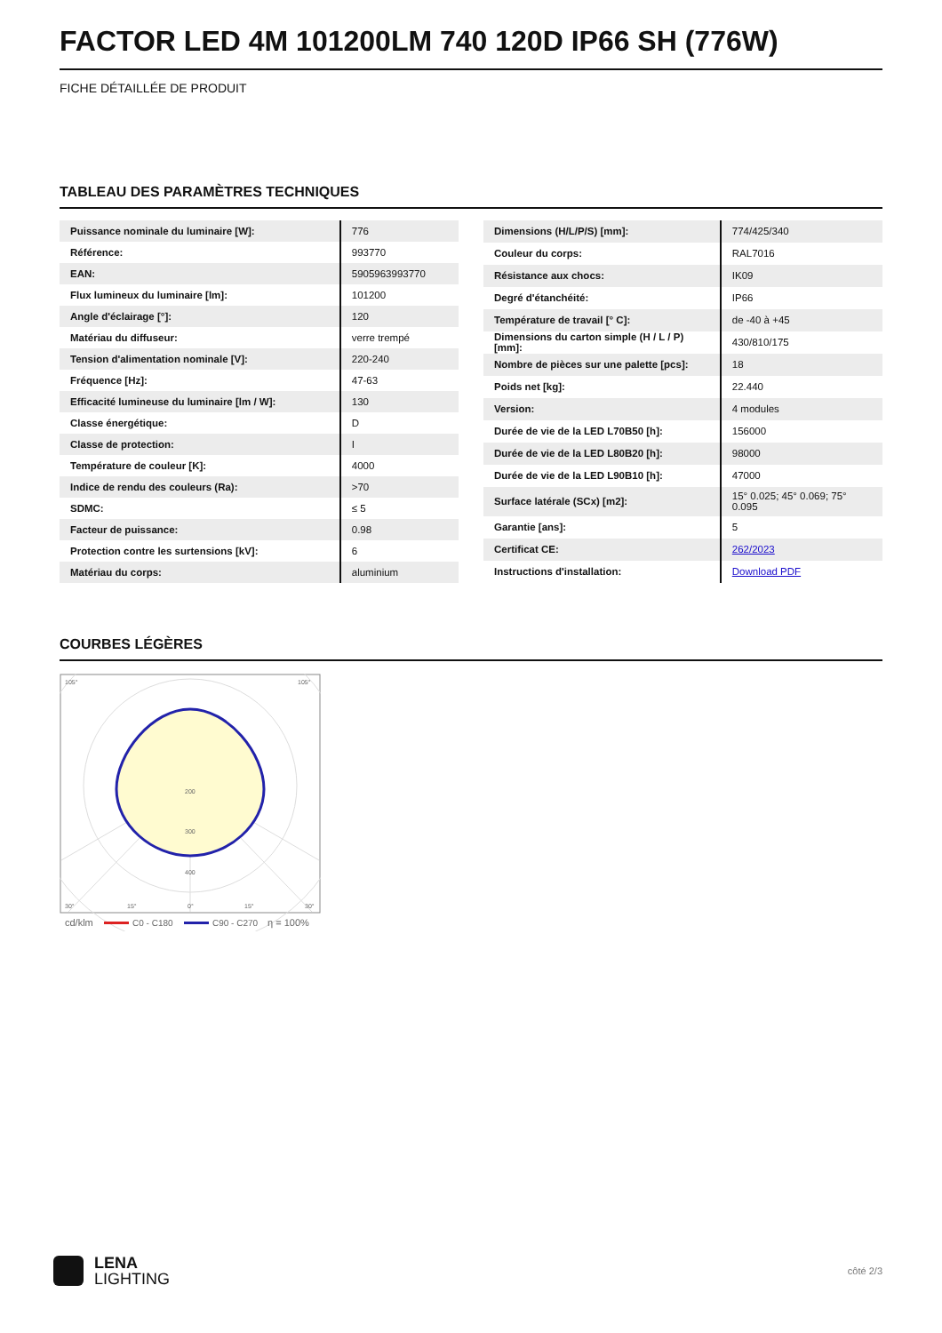FACTOR LED 4M 101200LM 740 120D IP66 SH (776W)
FICHE DÉTAILLÉE DE PRODUIT
TABLEAU DES PARAMÈTRES TECHNIQUES
| Puissance nominale du luminaire [W]: | 776 |
| Référence: | 993770 |
| EAN: | 5905963993770 |
| Flux lumineux du luminaire [lm]: | 101200 |
| Angle d'éclairage [°]: | 120 |
| Matériau du diffuseur: | verre trempé |
| Tension d'alimentation nominale [V]: | 220-240 |
| Fréquence [Hz]: | 47-63 |
| Efficacité lumineuse du luminaire [lm / W]: | 130 |
| Classe énergétique: | D |
| Classe de protection: | I |
| Température de couleur [K]: | 4000 |
| Indice de rendu des couleurs (Ra): | >70 |
| SDMC: | ≤ 5 |
| Facteur de puissance: | 0.98 |
| Protection contre les surtensions [kV]: | 6 |
| Matériau du corps: | aluminium |
| Dimensions (H/L/P/S) [mm]: | 774/425/340 |
| Couleur du corps: | RAL7016 |
| Résistance aux chocs: | IK09 |
| Degré d'étanchéité: | IP66 |
| Température de travail [° C]: | de -40 à +45 |
| Dimensions du carton simple (H / L / P) [mm]: | 430/810/175 |
| Nombre de pièces sur une palette [pcs]: | 18 |
| Poids net [kg]: | 22.440 |
| Version: | 4 modules |
| Durée de vie de la LED L70B50 [h]: | 156000 |
| Durée de vie de la LED L80B20 [h]: | 98000 |
| Durée de vie de la LED L90B10 [h]: | 47000 |
| Surface latérale (SCx) [m2]: | 15° 0.025; 45° 0.069; 75° 0.095 |
| Garantie [ans]: | 5 |
| Certificat CE: | 262/2023 |
| Instructions d'installation: | Download PDF |
COURBES LÉGÈRES
105°
105°
200
300
400
30°
15°
0°
15°
30°
cd/klm
C0 - C180
C90 - C270
η = 100%
LENA
LIGHTING
côté 2/3